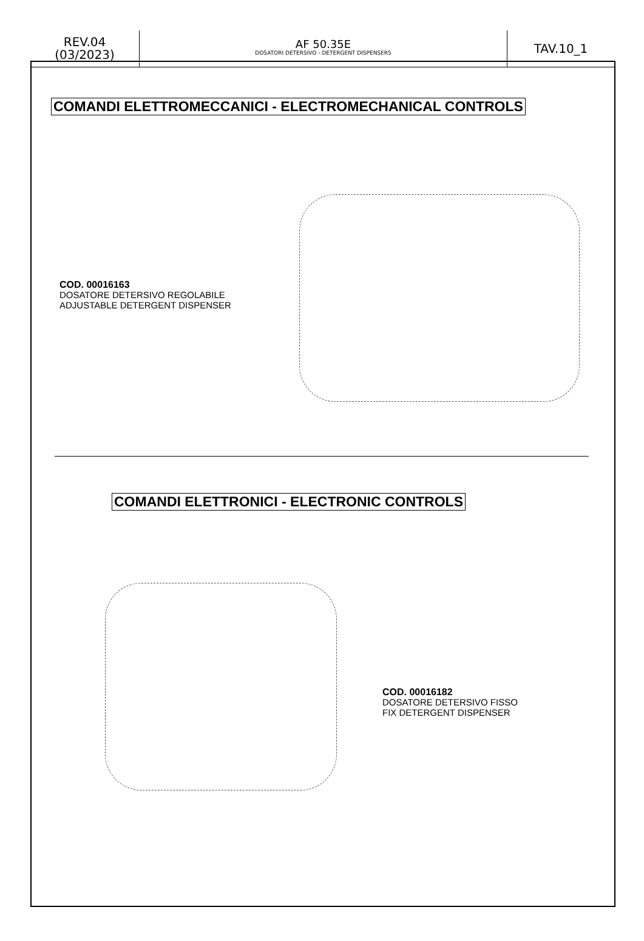| REV.04 (03/2023) | AF 50.35E DOSATORI DETERSIVO - DETERGENT DISPENSERS | TAV.10_1 |
COMANDI ELETTROMECCANICI - ELECTROMECHANICAL CONTROLS
COD. 00016163
DOSATORE DETERSIVO REGOLABILE
ADJUSTABLE DETERGENT DISPENSER
COMANDI ELETTRONICI - ELECTRONIC CONTROLS
COD. 00016182
DOSATORE DETERSIVO FISSO
FIX DETERGENT DISPENSER